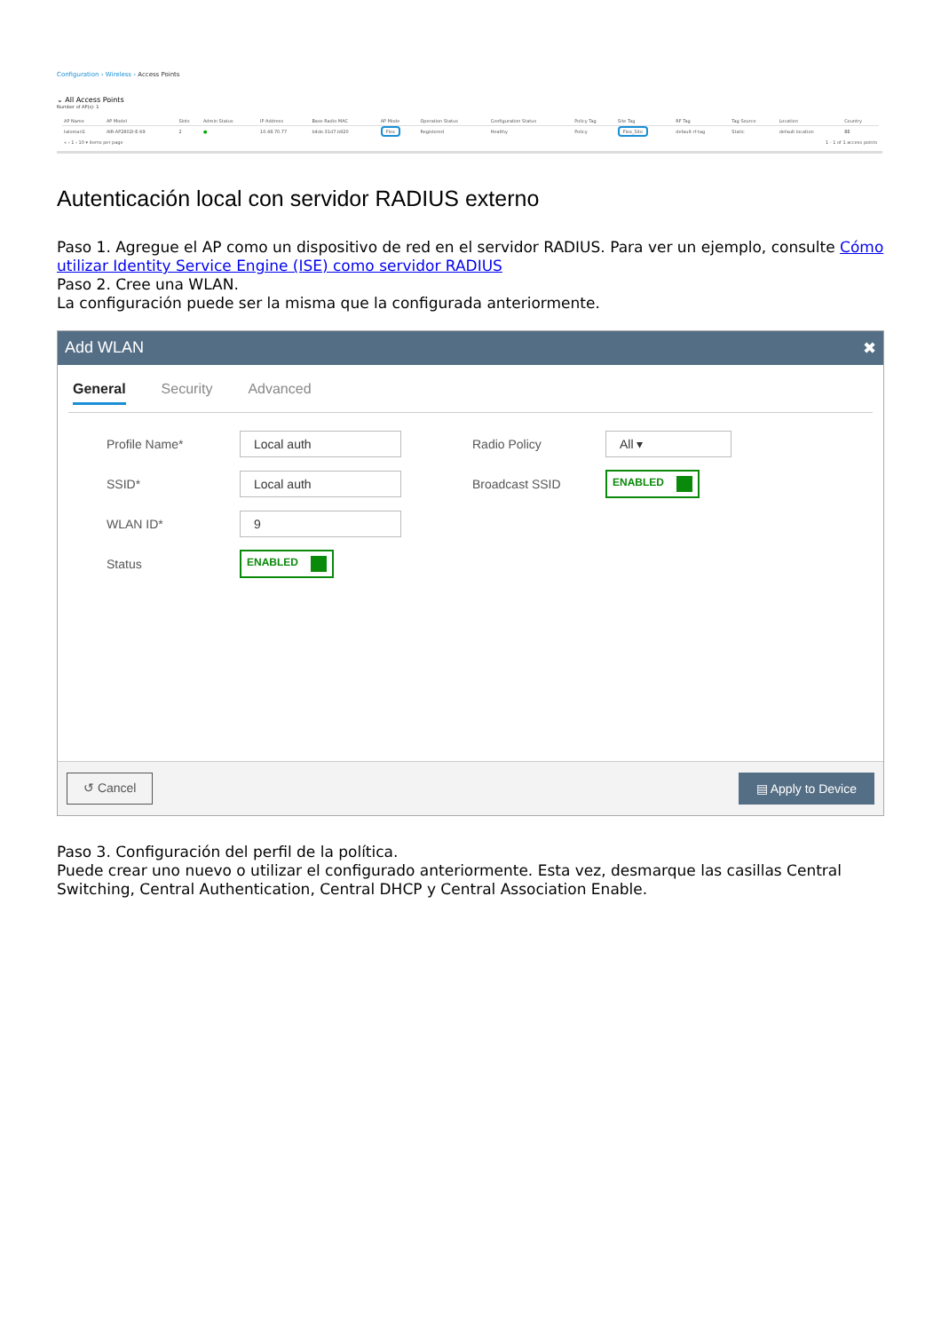Configuration › Wireless › Access Points
⌄ All Access Points
Number of AP(s): 1
| AP Name | AP Model | Slots | Admin Status | IP Address | Base Radio MAC | AP Mode | Operation Status | Configuration Status | Policy Tag | Site Tag | RF Tag | Tag Source | Location | Country |
| --- | --- | --- | --- | --- | --- | --- | --- | --- | --- | --- | --- | --- | --- | --- |
| talomari1 | AIR-AP2802I-E-K9 | 2 | ● | 10.48.70.77 | b4de.31d7.b920 | Flex | Registered | Healthy | Policy | Flex_Site | default-rf-tag | Static | default location | BE |
| « ‹ 1 › 10 ▾ items per page | | | | 1 - 1 of 1 access points | | | | | | | | | | |
Autenticación local con servidor RADIUS externo
Paso 1. Agregue el AP como un dispositivo de red en el servidor RADIUS. Para ver un ejemplo, consulte Cómo utilizar Identity Service Engine (ISE) como servidor RADIUS
Paso 2. Cree una WLAN.
La configuración puede ser la misma que la configurada anteriormente.
Add WLAN ✖
General Security Advanced
Profile Name*
Local auth
SSID*
Local auth
WLAN ID*
9
Status
ENABLED
Radio Policy
All ▾
Broadcast SSID
ENABLED
↺ Cancel ▤ Apply to Device
Paso 3. Configuración del perfil de la política.
Puede crear uno nuevo o utilizar el configurado anteriormente. Esta vez, desmarque las casillas Central Switching, Central Authentication, Central DHCP y Central Association Enable.